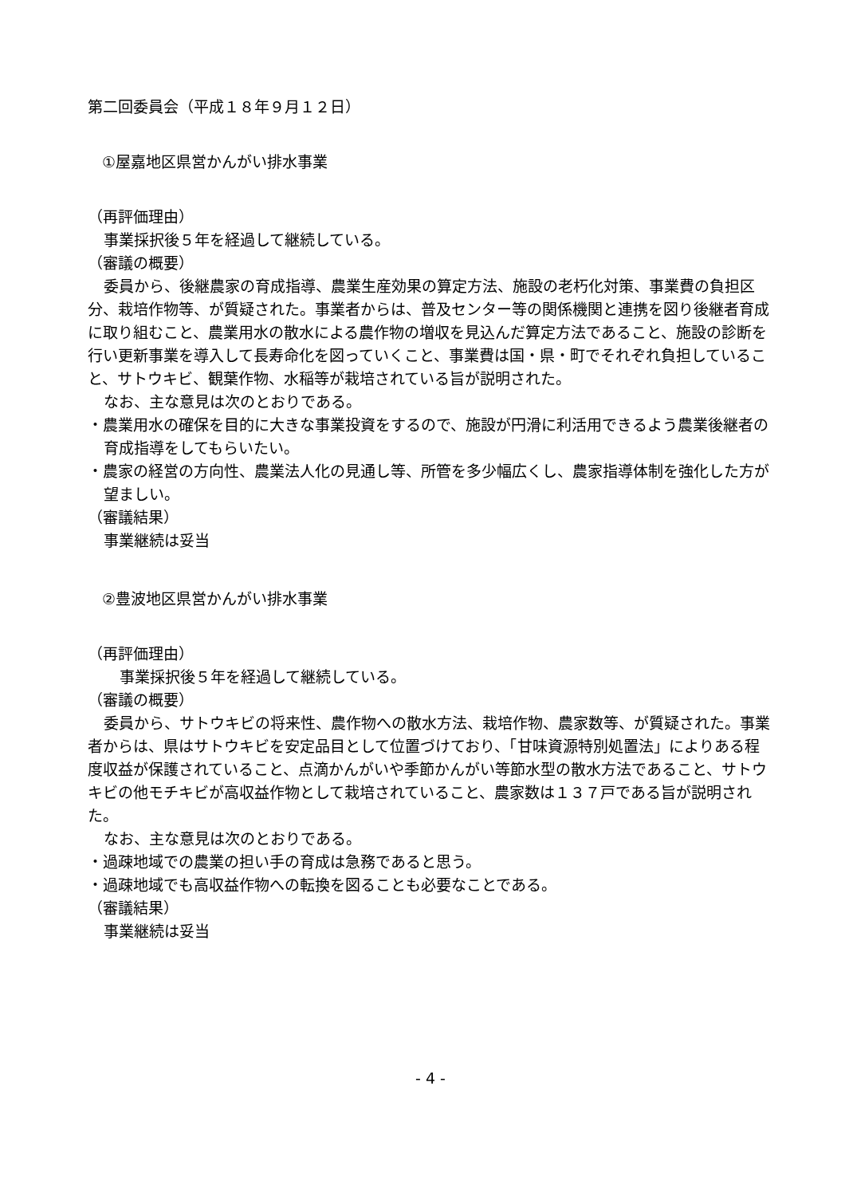第二回委員会（平成１８年９月１２日）
①屋嘉地区県営かんがい排水事業
（再評価理由）
事業採択後５年を経過して継続している。
（審議の概要）
委員から、後継農家の育成指導、農業生産効果の算定方法、施設の老朽化対策、事業費の負担区分、栽培作物等、が質疑された。事業者からは、普及センター等の関係機関と連携を図り後継者育成に取り組むこと、農業用水の散水による農作物の増収を見込んだ算定方法であること、施設の診断を行い更新事業を導入して長寿命化を図っていくこと、事業費は国・県・町でそれぞれ負担していること、サトウキビ、観葉作物、水稲等が栽培されている旨が説明された。
なお、主な意見は次のとおりである。
・農業用水の確保を目的に大きな事業投資をするので、施設が円滑に利活用できるよう農業後継者の育成指導をしてもらいたい。
・農家の経営の方向性、農業法人化の見通し等、所管を多少幅広くし、農家指導体制を強化した方が望ましい。
（審議結果）
事業継続は妥当
②豊波地区県営かんがい排水事業
（再評価理由）
事業採択後５年を経過して継続している。
（審議の概要）
委員から、サトウキビの将来性、農作物への散水方法、栽培作物、農家数等、が質疑された。事業者からは、県はサトウキビを安定品目として位置づけており、「甘味資源特別処置法」によりある程度収益が保護されていること、点滴かんがいや季節かんがい等節水型の散水方法であること、サトウキビの他モチキビが高収益作物として栽培されていること、農家数は１３７戸である旨が説明された。
なお、主な意見は次のとおりである。
・過疎地域での農業の担い手の育成は急務であると思う。
・過疎地域でも高収益作物への転換を図ることも必要なことである。
（審議結果）
事業継続は妥当
- 4 -